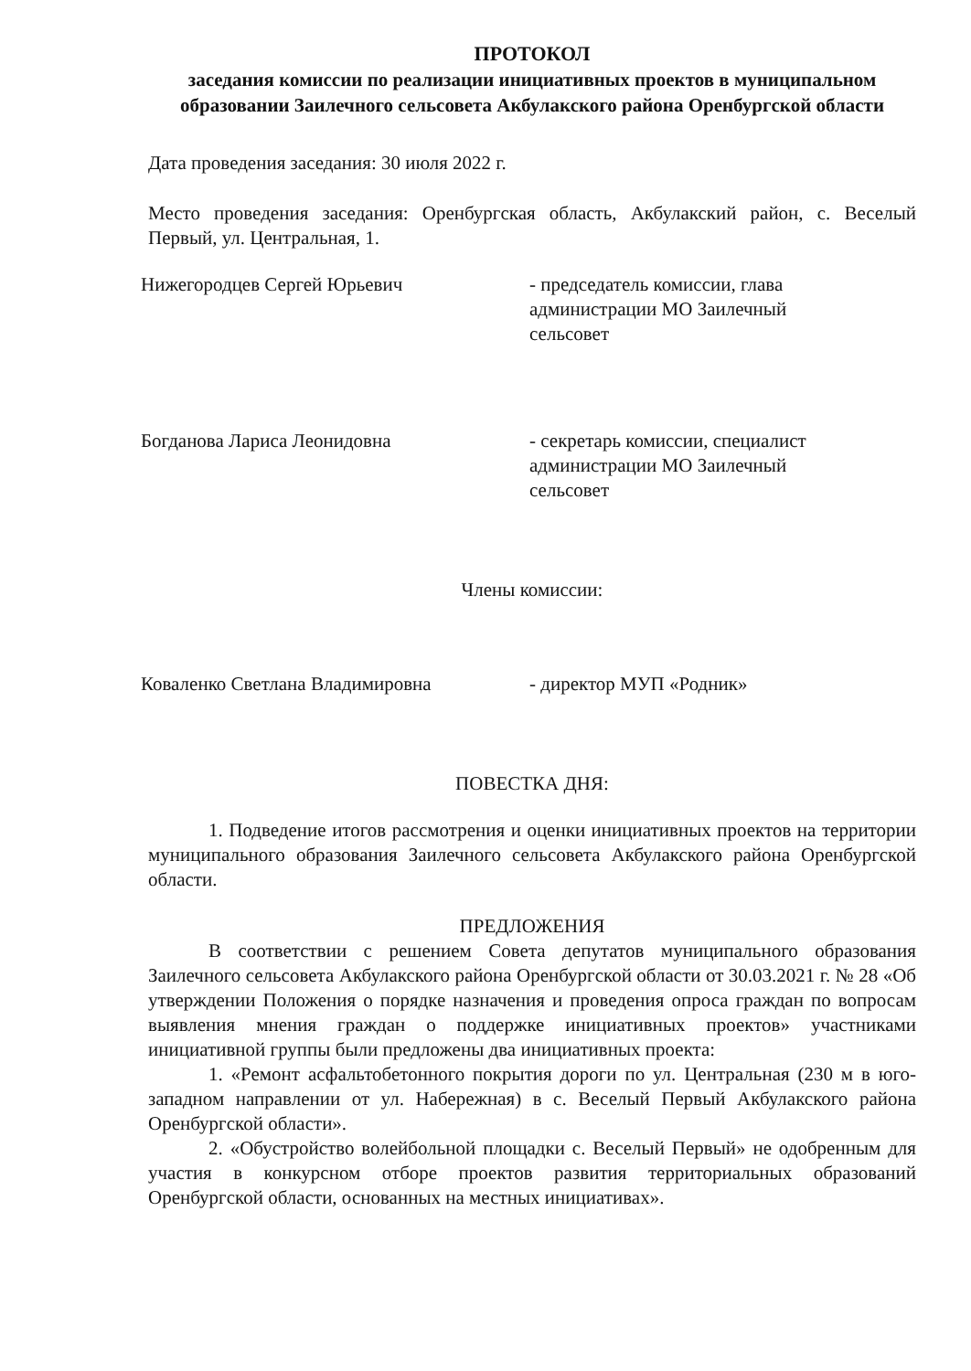ПРОТОКОЛ
заседания комиссии по реализации инициативных проектов в муниципальном образовании Заилечного сельсовета Акбулакского района Оренбургской области
Дата проведения заседания: 30 июля 2022 г.
Место проведения заседания: Оренбургская область, Акбулакский район, с. Веселый Первый, ул. Центральная, 1.
Нижегородцев Сергей Юрьевич - председатель комиссии, глава администрации МО Заилечный сельсовет
Богданова Лариса Леонидовна - секретарь комиссии, специалист администрации МО Заилечный сельсовет
Члены комиссии:
Коваленко Светлана Владимировна - директор МУП «Родник»
ПОВЕСТКА ДНЯ:
1. Подведение итогов рассмотрения и оценки инициативных проектов на территории муниципального образования Заилечного сельсовета Акбулакского района Оренбургской области.
ПРЕДЛОЖЕНИЯ
В соответствии с решением Совета депутатов муниципального образования Заилечного сельсовета Акбулакского района Оренбургской области от 30.03.2021 г. № 28 «Об утверждении Положения о порядке назначения и проведения опроса граждан по вопросам выявления мнения граждан о поддержке инициативных проектов» участниками инициативной группы были предложены два инициативных проекта:
1. «Ремонт асфальтобетонного покрытия дороги по ул. Центральная (230 м в юго-западном направлении от ул. Набережная) в с. Веселый Первый Акбулакского района Оренбургской области».
2. «Обустройство волейбольной площадки с. Веселый Первый» не одобренным для участия в конкурсном отборе проектов развития территориальных образований Оренбургской области, основанных на местных инициативах».